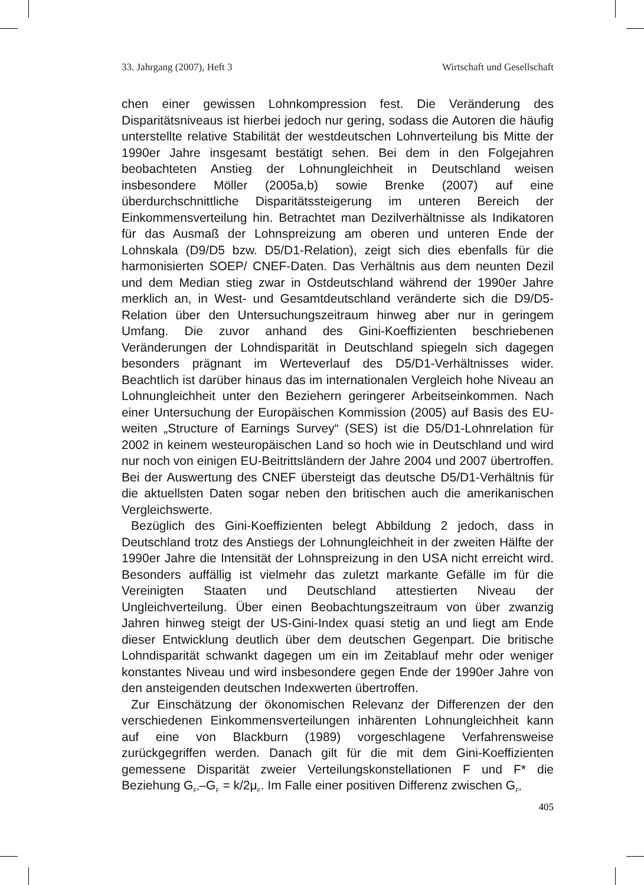33. Jahrgang (2007), Heft 3 Wirtschaft und Gesellschaft
chen einer gewissen Lohnkompression fest. Die Veränderung des Disparitätsniveaus ist hierbei jedoch nur gering, sodass die Autoren die häufig unterstellte relative Stabilität der westdeutschen Lohnverteilung bis Mitte der 1990er Jahre insgesamt bestätigt sehen. Bei dem in den Folgejahren beobachteten Anstieg der Lohnungleichheit in Deutschland weisen insbesondere Möller (2005a,b) sowie Brenke (2007) auf eine überdurchschnittliche Disparitätssteigerung im unteren Bereich der Einkommensverteilung hin. Betrachtet man Dezilverhältnisse als Indikatoren für das Ausmaß der Lohnspreizung am oberen und unteren Ende der Lohnskala (D9/D5 bzw. D5/D1-Relation), zeigt sich dies ebenfalls für die harmonisierten SOEP/ CNEF-Daten. Das Verhältnis aus dem neunten Dezil und dem Median stieg zwar in Ostdeutschland während der 1990er Jahre merklich an, in West- und Gesamtdeutschland veränderte sich die D9/D5-Relation über den Untersuchungszeitraum hinweg aber nur in geringem Umfang. Die zuvor anhand des Gini-Koeffizienten beschriebenen Veränderungen der Lohndisparität in Deutschland spiegeln sich dagegen besonders prägnant im Werteverlauf des D5/D1-Verhältnisses wider. Beachtlich ist darüber hinaus das im internationalen Vergleich hohe Niveau an Lohnungleichheit unter den Beziehern geringerer Arbeitseinkommen. Nach einer Untersuchung der Europäischen Kommission (2005) auf Basis des EU-weiten „Structure of Earnings Survey“ (SES) ist die D5/D1-Lohnrelation für 2002 in keinem westeuropäischen Land so hoch wie in Deutschland und wird nur noch von einigen EU-Beitrittsländern der Jahre 2004 und 2007 übertroffen. Bei der Auswertung des CNEF übersteigt das deutsche D5/D1-Verhältnis für die aktuellsten Daten sogar neben den britischen auch die amerikanischen Vergleichswerte.
Bezüglich des Gini-Koeffizienten belegt Abbildung 2 jedoch, dass in Deutschland trotz des Anstiegs der Lohnungleichheit in der zweiten Hälfte der 1990er Jahre die Intensität der Lohnspreizung in den USA nicht erreicht wird. Besonders auffällig ist vielmehr das zuletzt markante Gefälle im für die Vereinigten Staaten und Deutschland attestierten Niveau der Ungleichverteilung. Über einen Beobachtungszeitraum von über zwanzig Jahren hinweg steigt der US-Gini-Index quasi stetig an und liegt am Ende dieser Entwicklung deutlich über dem deutschen Gegenpart. Die britische Lohndisparität schwankt dagegen um ein im Zeitablauf mehr oder weniger konstantes Niveau und wird insbesondere gegen Ende der 1990er Jahre von den ansteigenden deutschen Indexwerten übertroffen.
Zur Einschätzung der ökonomischen Relevanz der Differenzen der den verschiedenen Einkommensverteilungen inhärenten Lohnungleichheit kann auf eine von Blackburn (1989) vorgeschlagene Verfahrensweise zurückgegriffen werden. Danach gilt für die mit dem Gini-Koeffizienten gemessene Disparität zweier Verteilungskonstellationen F und F* die Beziehung G<sub>F*</sub>–G<sub>F</sub> = k/2μ<sub>F</sub>. Im Falle einer positiven Differenz zwischen G<sub>F*</sub>
405